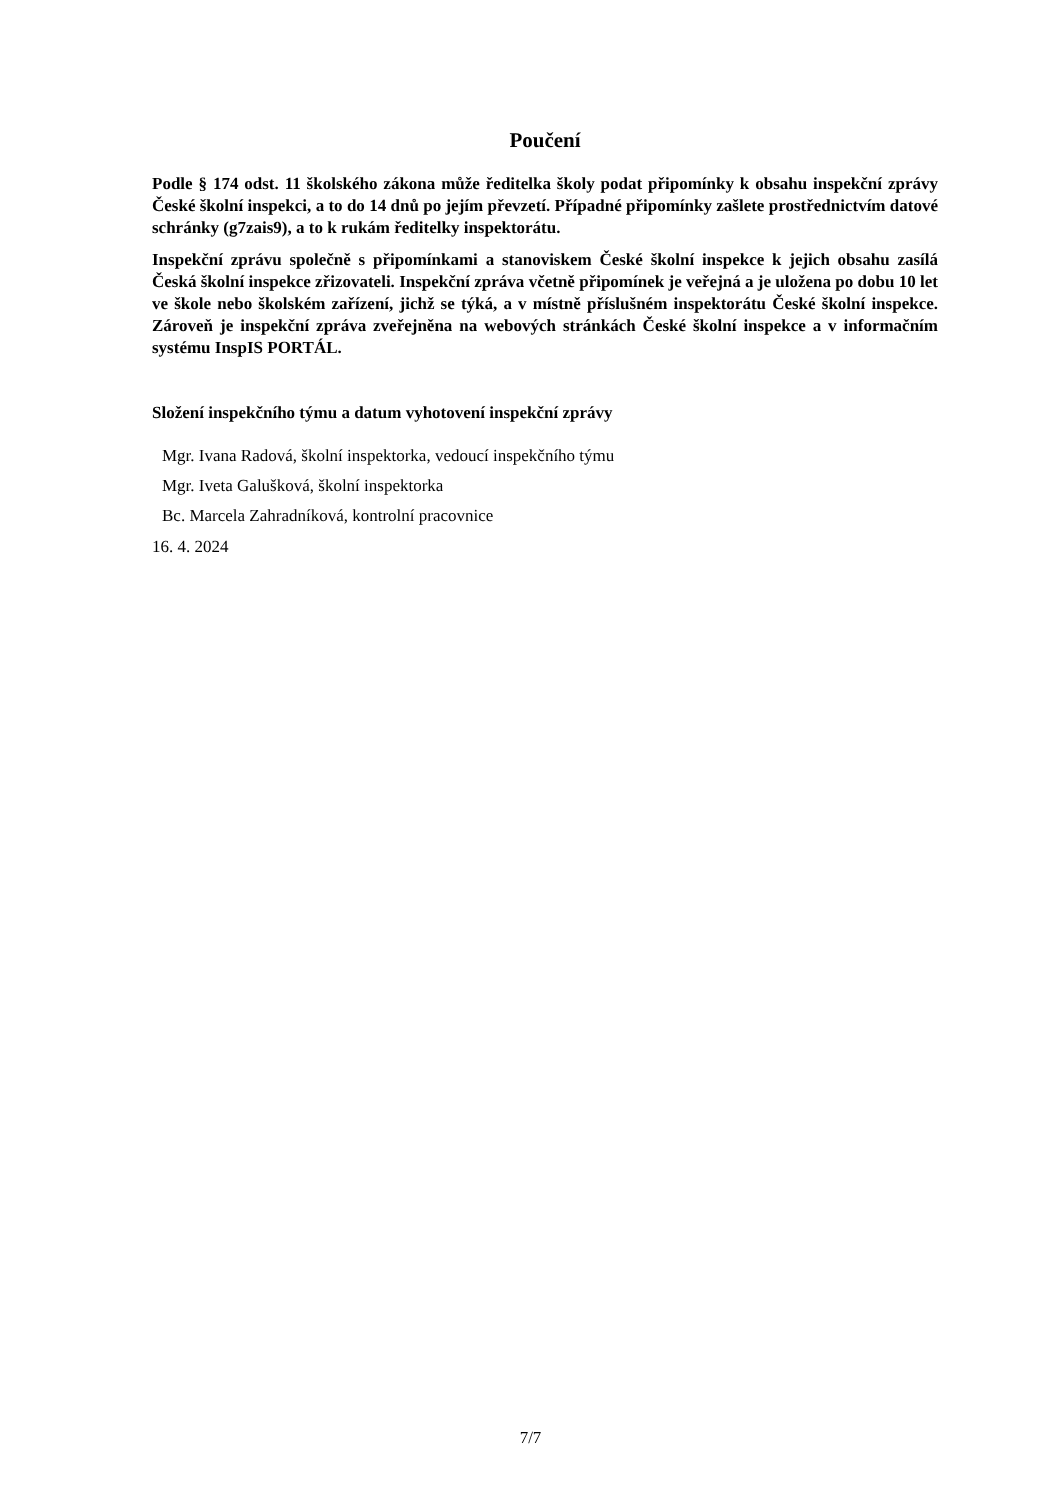Poučení
Podle § 174 odst. 11 školského zákona může ředitelka školy podat připomínky k obsahu inspekční zprávy České školní inspekci, a to do 14 dnů po jejím převzetí. Případné připomínky zašlete prostřednictvím datové schránky (g7zais9), a to k rukám ředitelky inspektorátu.
Inspekční zprávu společně s připomínkami a stanoviskem České školní inspekce k jejich obsahu zasílá Česká školní inspekce zřizovateli. Inspekční zpráva včetně připomínek je veřejná a je uložena po dobu 10 let ve škole nebo školském zařízení, jichž se týká, a v místně příslušném inspektorátu České školní inspekce. Zároveň je inspekční zpráva zveřejněna na webových stránkách České školní inspekce a v informačním systému InspIS PORTÁL.
Složení inspekčního týmu a datum vyhotovení inspekční zprávy
Mgr. Ivana Radová, školní inspektorka, vedoucí inspekčního týmu
Mgr. Iveta Galušková, školní inspektorka
Bc. Marcela Zahradníková, kontrolní pracovnice
16. 4. 2024
7/7